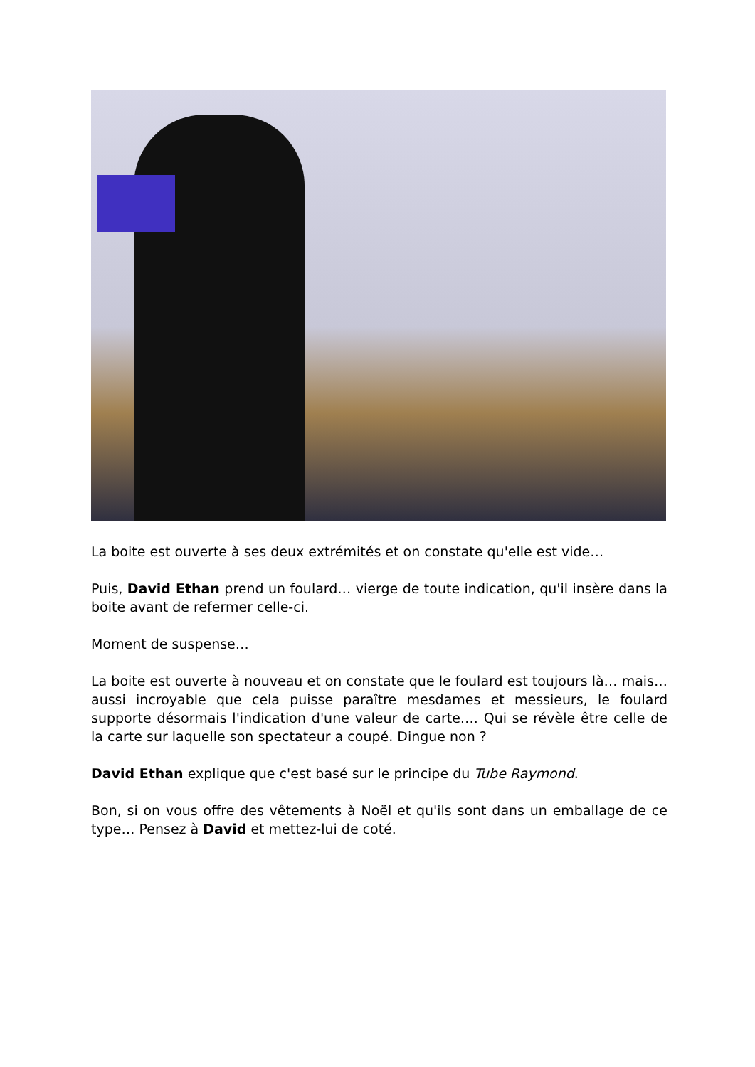La boite est ouverte à ses deux extrémités et on constate qu'elle est vide…
Puis, David Ethan prend un foulard… vierge de toute indication, qu'il insère dans la boite avant de refermer celle-ci.
Moment de suspense…
La boite est ouverte à nouveau et on constate que le foulard est toujours là… mais… aussi incroyable que cela puisse paraître mesdames et messieurs, le foulard supporte désormais l'indication d'une valeur de carte…. Qui se révèle être celle de la carte sur laquelle son spectateur a coupé. Dingue non ?
David Ethan explique que c'est basé sur le principe du Tube Raymond.
Bon, si on vous offre des vêtements à Noël et qu'ils sont dans un emballage de ce type… Pensez à David et mettez-lui de coté.